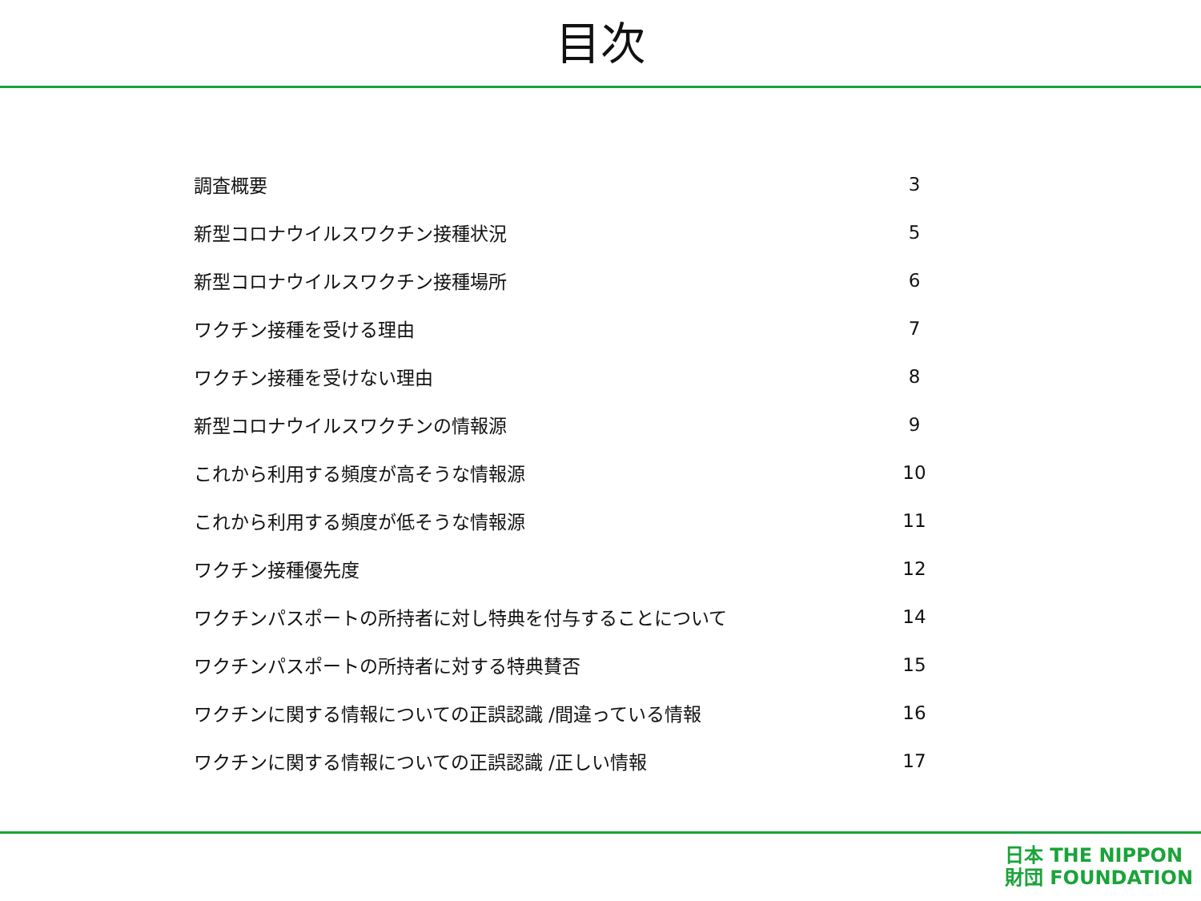目次
| 調査概要 | 3 |
| 新型コロナウイルスワクチン接種状況 | 5 |
| 新型コロナウイルスワクチン接種場所 | 6 |
| ワクチン接種を受ける理由 | 7 |
| ワクチン接種を受けない理由 | 8 |
| 新型コロナウイルスワクチンの情報源 | 9 |
| これから利用する頻度が高そうな情報源 | 10 |
| これから利用する頻度が低そうな情報源 | 11 |
| ワクチン接種優先度 | 12 |
| ワクチンパスポートの所持者に対し特典を付与することについて | 14 |
| ワクチンパスポートの所持者に対する特典賛否 | 15 |
| ワクチンに関する情報についての正誤認識 /間違っている情報 | 16 |
| ワクチンに関する情報についての正誤認識 /正しい情報 | 17 |
日本 THE NIPPON
財団 FOUNDATION